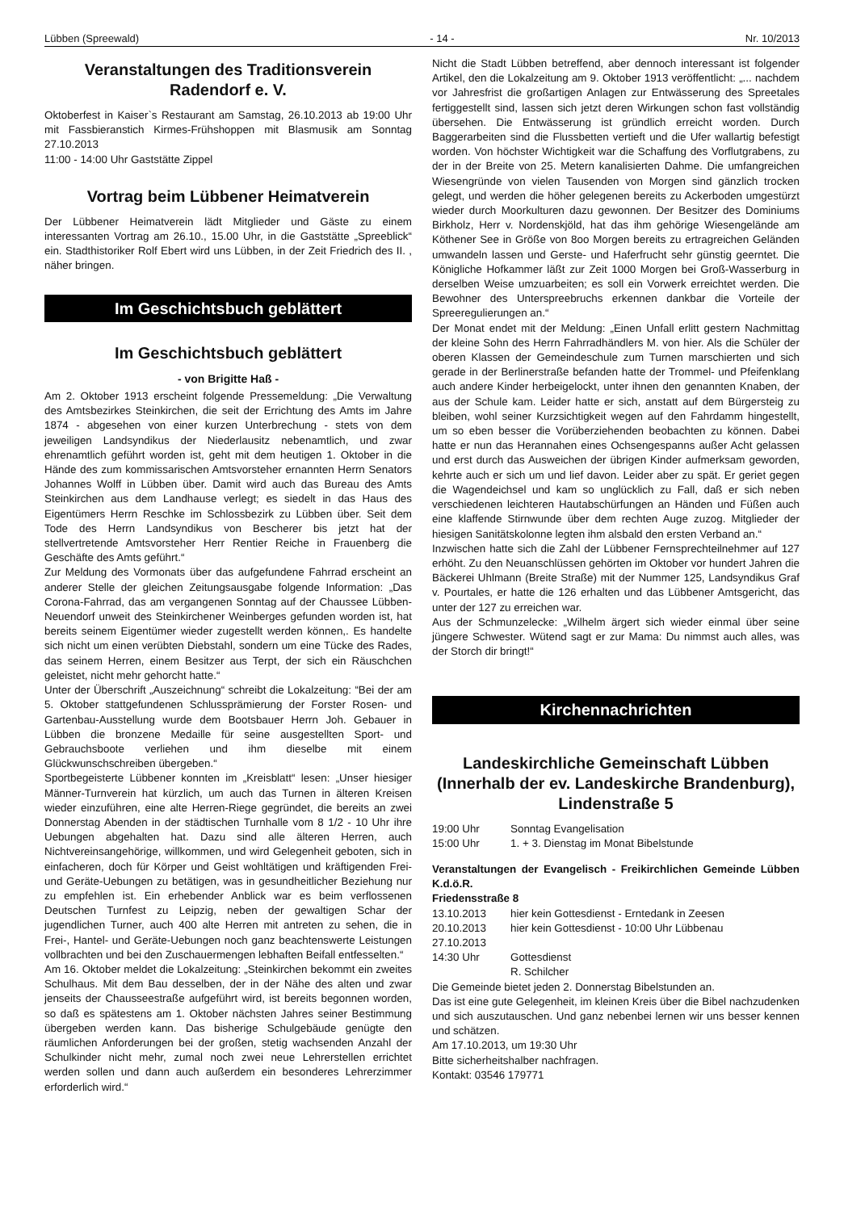Lübben (Spreewald) - 14 - Nr. 10/2013
Veranstaltungen des Traditionsverein Radendorf e. V.
Oktoberfest in Kaiser`s Restaurant am Samstag, 26.10.2013 ab 19:00 Uhr mit Fassbieranstich Kirmes-Frühshoppen mit Blasmusik am Sonntag 27.10.2013
11:00 - 14:00 Uhr Gaststätte Zippel
Vortrag beim Lübbener Heimatverein
Der Lübbener Heimatverein lädt Mitglieder und Gäste zu einem interessanten Vortrag am 26.10., 15.00 Uhr, in die Gaststätte „Spreeblick“ ein. Stadthistoriker Rolf Ebert wird uns Lübben, in der Zeit Friedrich des II. , näher bringen.
Im Geschichtsbuch geblättert
Im Geschichtsbuch geblättert
- von Brigitte Haß -
Am 2. Oktober 1913 erscheint folgende Pressemeldung: „Die Verwaltung des Amtsbezirkes Steinkirchen, die seit der Errichtung des Amts im Jahre 1874 - abgesehen von einer kurzen Unterbrechung - stets von dem jeweiligen Landsyndikus der Niederlausitz nebenamtlich, und zwar ehrenamtlich geführt worden ist, geht mit dem heutigen 1. Oktober in die Hände des zum kommissarischen Amtsvorsteher ernannten Herrn Senators Johannes Wolff in Lübben über. Damit wird auch das Bureau des Amts Steinkirchen aus dem Landhause verlegt; es siedelt in das Haus des Eigentümers Herrn Reschke im Schlossbezirk zu Lübben über. Seit dem Tode des Herrn Landsyndikus von Bescherer bis jetzt hat der stellvertretende Amtsvorsteher Herr Rentier Reiche in Frauenberg die Geschäfte des Amts geführt.“
Zur Meldung des Vormonats über das aufgefundene Fahrrad erscheint an anderer Stelle der gleichen Zeitungsausgabe folgende Information: „Das Corona-Fahrrad, das am vergangenen Sonntag auf der Chaussee Lübben-Neuendorf unweit des Steinkirchener Weinberges gefunden worden ist, hat bereits seinem Eigentümer wieder zugestellt werden können,. Es handelte sich nicht um einen verübten Diebstahl, sondern um eine Tücke des Rades, das seinem Herren, einem Besitzer aus Terpt, der sich ein Räuschchen geleistet, nicht mehr gehorcht hatte.“
Unter der Überschrift „Auszeichnung“ schreibt die Lokalzeitung: “Bei der am 5. Oktober stattgefundenen Schlussprämierung der Forster Rosen- und Gartenbau-Ausstellung wurde dem Bootsbauer Herrn Joh. Gebauer in Lübben die bronzene Medaille für seine ausgestellten Sport- und Gebrauchsboote verliehen und ihm dieselbe mit einem Glückwunschschreiben übergeben.“
Sportbegeisterte Lübbener konnten im „Kreisblatt“ lesen: „Unser hiesiger Männer-Turnverein hat kürzlich, um auch das Turnen in älteren Kreisen wieder einzuführen, eine alte Herren-Riege gegründet, die bereits an zwei Donnerstag Abenden in der städtischen Turnhalle vom 8 1/2 - 10 Uhr ihre Uebungen abgehalten hat. Dazu sind alle älteren Herren, auch Nichtvereinsangehörige, willkommen, und wird Gelegenheit geboten, sich in einfacheren, doch für Körper und Geist wohltätigen und kräftigenden Frei- und Geräte-Uebungen zu betätigen, was in gesundheitlicher Beziehung nur zu empfehlen ist. Ein erhebender Anblick war es beim verflossenen Deutschen Turnfest zu Leipzig, neben der gewaltigen Schar der jugendlichen Turner, auch 400 alte Herren mit antreten zu sehen, die in Frei-, Hantel- und Geräte-Uebungen noch ganz beachtenswerte Leistungen vollbrachten und bei den Zuschauermengen lebhaften Beifall entfesselten.“
Am 16. Oktober meldet die Lokalzeitung: „Steinkirchen bekommt ein zweites Schulhaus. Mit dem Bau desselben, der in der Nähe des alten und zwar jenseits der Chausseestraße aufgeführt wird, ist bereits begonnen worden, so daß es spätestens am 1. Oktober nächsten Jahres seiner Bestimmung übergeben werden kann. Das bisherige Schulgebäude genügte den räumlichen Anforderungen bei der großen, stetig wachsenden Anzahl der Schulkinder nicht mehr, zumal noch zwei neue Lehrerstellen errichtet werden sollen und dann auch außerdem ein besonderes Lehrerzimmer erforderlich wird.“
Nicht die Stadt Lübben betreffend, aber dennoch interessant ist folgender Artikel, den die Lokalzeitung am 9. Oktober 1913 veröffentlicht: „... nachdem vor Jahresfrist die großartigen Anlagen zur Entwässerung des Spreetales fertiggestellt sind, lassen sich jetzt deren Wirkungen schon fast vollständig übersehen. Die Entwässerung ist gründlich erreicht worden. Durch Baggerarbeiten sind die Flussbetten vertieft und die Ufer wallartig befestigt worden. Von höchster Wichtigkeit war die Schaffung des Vorflutgrabens, zu der in der Breite von 25. Metern kanalisierten Dahme. Die umfangreichen Wiesengründe von vielen Tausenden von Morgen sind gänzlich trocken gelegt, und werden die höher gelegenen bereits zu Ackerboden umgestürzt wieder durch Moorkulturen dazu gewonnen. Der Besitzer des Dominiums Birkholz, Herr v. Nordenskjöld, hat das ihm gehörige Wiesengelände am Köthener See in Größe von 8oo Morgen bereits zu ertragreichen Geländen umwandeln lassen und Gerste- und Haferfrucht sehr günstig geerntet. Die Königliche Hofkammer läßt zur Zeit 1000 Morgen bei Groß-Wasserburg in derselben Weise umzuarbeiten; es soll ein Vorwerk erreichtet werden. Die Bewohner des Unterspreebruchs erkennen dankbar die Vorteile der Spreeregulierungen an.“
Der Monat endet mit der Meldung: „Einen Unfall erlitt gestern Nachmittag der kleine Sohn des Herrn Fahrradhändlers M. von hier. Als die Schüler der oberen Klassen der Gemeindeschule zum Turnen marschierten und sich gerade in der Berlinerstraße befanden hatte der Trommel- und Pfeifenklang auch andere Kinder herbeigelockt, unter ihnen den genannten Knaben, der aus der Schule kam. Leider hatte er sich, anstatt auf dem Bürgersteig zu bleiben, wohl seiner Kurzsichtigkeit wegen auf den Fahrdamm hingestellt, um so eben besser die Vorüberziehenden beobachten zu können. Dabei hatte er nun das Herannahen eines Ochsengespanns außer Acht gelassen und erst durch das Ausweichen der übrigen Kinder aufmerksam geworden, kehrte auch er sich um und lief davon. Leider aber zu spät. Er geriet gegen die Wagendeichsel und kam so unglücklich zu Fall, daß er sich neben verschiedenen leichteren Hautabschürfungen an Händen und Füßen auch eine klaffende Stirnwunde über dem rechten Auge zuzog. Mitglieder der hiesigen Sanitätskolonne legten ihm alsbald den ersten Verband an.“
Inzwischen hatte sich die Zahl der Lübbener Fernsprechteilnehmer auf 127 erhöht. Zu den Neuanschlüssen gehörten im Oktober vor hundert Jahren die Bäckerei Uhlmann (Breite Straße) mit der Nummer 125, Landsyndikus Graf v. Pourtales, er hatte die 126 erhalten und das Lübbener Amtsgericht, das unter der 127 zu erreichen war.
Aus der Schmunzelecke: „Wilhelm ärgert sich wieder einmal über seine jüngere Schwester. Wütend sagt er zur Mama: Du nimmst auch alles, was der Storch dir bringt!“
Kirchennachrichten
Landeskirchliche Gemeinschaft Lübben (Innerhalb der ev. Landeskirche Brandenburg), Lindenstraße 5
19:00 Uhr Sonntag Evangelisation
15:00 Uhr 1. + 3. Dienstag im Monat Bibelstunde
Veranstaltungen der Evangelisch - Freikirchlichen Gemeinde Lübben K.d.ö.R.
Friedensstraße 8
13.10.2013 hier kein Gottesdienst - Erntedank in Zeesen
20.10.2013 hier kein Gottesdienst - 10:00 Uhr Lübbenau
27.10.2013
14:30 Uhr Gottesdienst
R. Schilcher
Die Gemeinde bietet jeden 2. Donnerstag Bibelstunden an.
Das ist eine gute Gelegenheit, im kleinen Kreis über die Bibel nachzudenken und sich auszutauschen. Und ganz nebenbei lernen wir uns besser kennen und schätzen.
Am 17.10.2013, um 19:30 Uhr
Bitte sicherheitshalber nachfragen.
Kontakt: 03546 179771